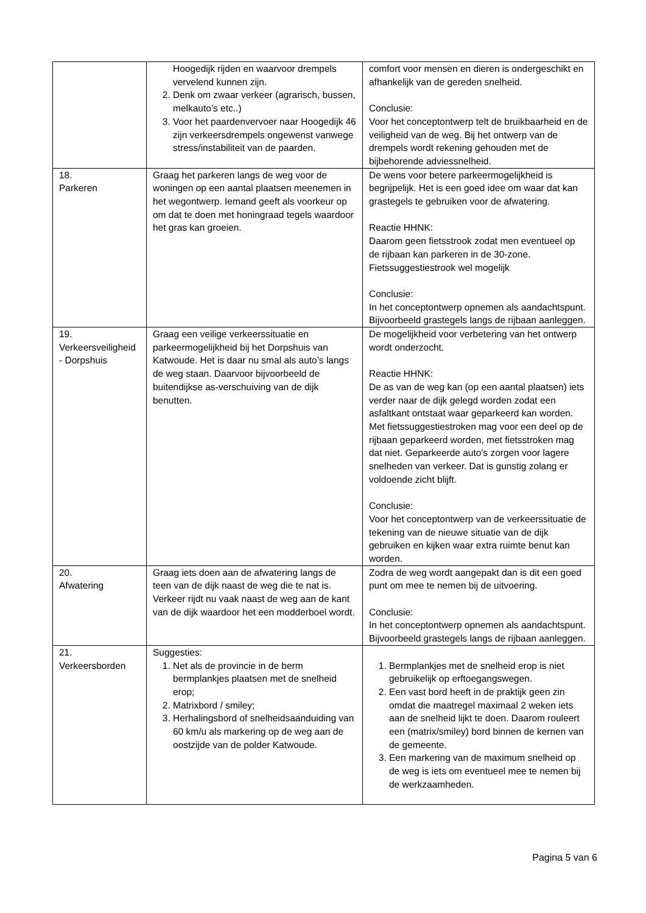| | Hoogedijk rijden en waarvoor drempels vervelend kunnen zijn. 2. Denk om zwaar verkeer (agrarisch, bussen, melkauto’s etc..) 3. Voor het paardenvervoer naar Hoogedijk 46 zijn verkeersdrempels ongewenst vanwege stress/instabiliteit van de paarden. | comfort voor mensen en dieren is ondergeschikt en afhankelijk van de gereden snelheid. Conclusie: Voor het conceptontwerp telt de bruikbaarheid en de veiligheid van de weg. Bij het ontwerp van de drempels wordt rekening gehouden met de bijbehorende adviessnelheid. |
| 18. Parkeren | Graag het parkeren langs de weg voor de woningen op een aantal plaatsen meenemen in het wegontwerp. Iemand geeft als voorkeur op om dat te doen met honingraad tegels waardoor het gras kan groeien. | De wens voor betere parkeermogelijkheid is begrijpelijk. Het is een goed idee om waar dat kan grastegels te gebruiken voor de afwatering. Reactie HHNK: Daarom geen fietsstrook zodat men eventueel op de rijbaan kan parkeren in de 30-zone. Fietssuggestiestrook wel mogelijk Conclusie: In het conceptontwerp opnemen als aandachtspunt. Bijvoorbeeld grastegels langs de rijbaan aanleggen. |
| 19. Verkeersveiligheid - Dorpshuis | Graag een veilige verkeerssituatie en parkeermogelijkheid bij het Dorpshuis van Katwoude. Het is daar nu smal als auto’s langs de weg staan. Daarvoor bijvoorbeeld de buitendijkse as-verschuiving van de dijk benutten. | De mogelijkheid voor verbetering van het ontwerp wordt onderzocht. Reactie HHNK: De as van de weg kan (op een aantal plaatsen) iets verder naar de dijk gelegd worden zodat een asfaltkant ontstaat waar geparkeerd kan worden. Met fietssuggestiestroken mag voor een deel op de rijbaan geparkeerd worden, met fietsstroken mag dat niet. Geparkeerde auto's zorgen voor lagere snelheden van verkeer. Dat is gunstig zolang er voldoende zicht blijft. Conclusie: Voor het conceptontwerp van de verkeerssituatie de tekening van de nieuwe situatie van de dijk gebruiken en kijken waar extra ruimte benut kan worden. |
| 20. Afwatering | Graag iets doen aan de afwatering langs de teen van de dijk naast de weg die te nat is. Verkeer rijdt nu vaak naast de weg aan de kant van de dijk waardoor het een modderboel wordt. | Zodra de weg wordt aangepakt dan is dit een goed punt om mee te nemen bij de uitvoering. Conclusie: In het conceptontwerp opnemen als aandachtspunt. Bijvoorbeeld grastegels langs de rijbaan aanleggen. |
| 21. Verkeersborden | Suggesties: 1. Net als de provincie in de berm bermplankjes plaatsen met de snelheid erop; 2. Matrixbord / smiley; 3. Herhalingsbord of snelheidsaanduiding van 60 km/u als markering op de weg aan de oostzijde van de polder Katwoude. | 1. Bermplankjes met de snelheid erop is niet gebruikelijk op erftoegangswegen. 2. Een vast bord heeft in de praktijk geen zin omdat die maatregel maximaal 2 weken iets aan de snelheid lijkt te doen. Daarom rouleert een (matrix/smiley) bord binnen de kernen van de gemeente. 3. Een markering van de maximum snelheid op de weg is iets om eventueel mee te nemen bij de werkzaamheden. |
Pagina 5 van 6